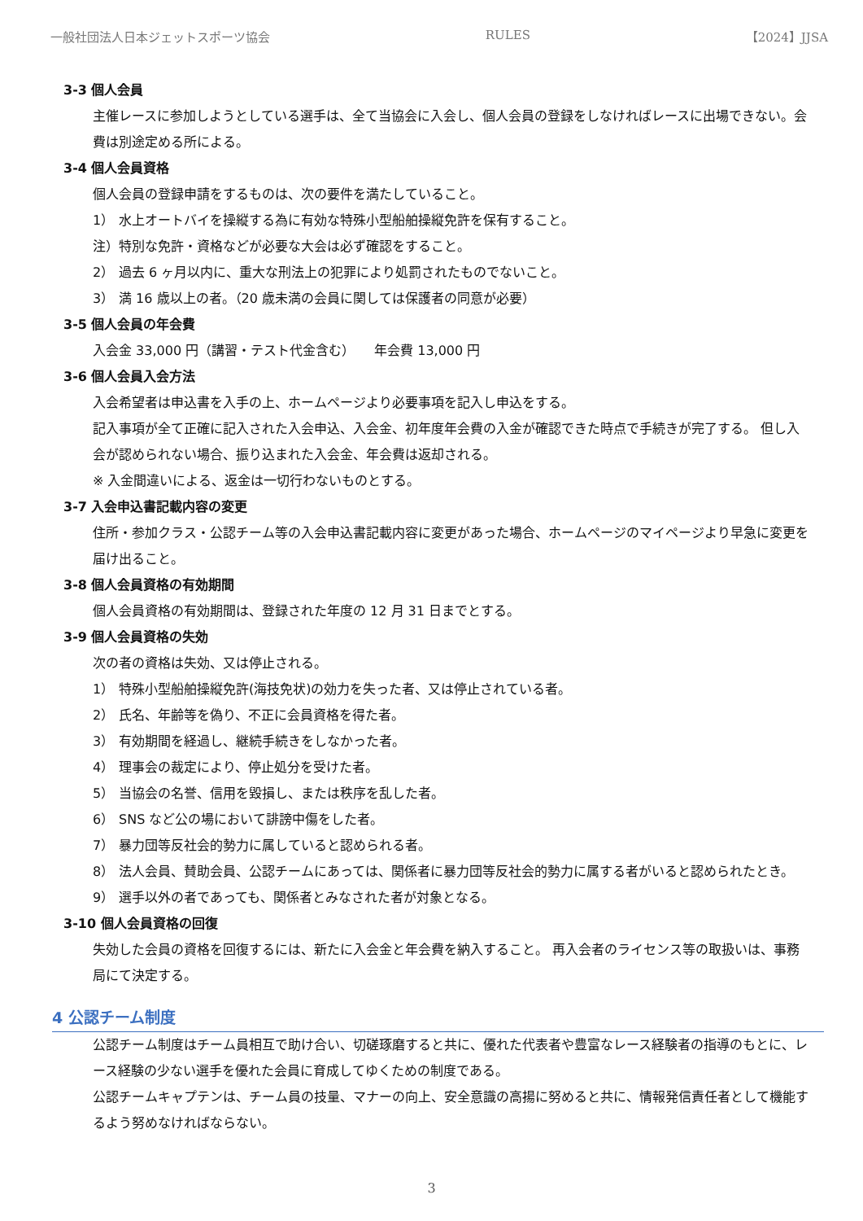一般社団法人日本ジェットスポーツ協会 RULES 【2024】JJSA
3-3 個人会員
主催レースに参加しようとしている選手は、全て当協会に入会し、個人会員の登録をしなければレースに出場できない。会費は別途定める所による。
3-4 個人会員資格
個人会員の登録申請をするものは、次の要件を満たしていること。
1） 水上オートバイを操縦する為に有効な特殊小型船舶操縦免許を保有すること。
注）特別な免許・資格などが必要な大会は必ず確認をすること。
2） 過去 6 ヶ月以内に、重大な刑法上の犯罪により処罰されたものでないこと。
3） 満 16 歳以上の者。（20 歳未満の会員に関しては保護者の同意が必要）
3-5 個人会員の年会費
入会金 33,000 円（講習・テスト代金含む）　　年会費 13,000 円
3-6 個人会員入会方法
入会希望者は申込書を入手の上、ホームページより必要事項を記入し申込をする。
記入事項が全て正確に記入された入会申込、入会金、初年度年会費の入金が確認できた時点で手続きが完了する。 但し入会が認められない場合、振り込まれた入会金、年会費は返却される。
※ 入金間違いによる、返金は一切行わないものとする。
3-7 入会申込書記載内容の変更
住所・参加クラス・公認チーム等の入会申込書記載内容に変更があった場合、ホームページのマイページより早急に変更を届け出ること。
3-8 個人会員資格の有効期間
個人会員資格の有効期間は、登録された年度の 12 月 31 日までとする。
3-9 個人会員資格の失効
次の者の資格は失効、又は停止される。
1） 特殊小型船舶操縦免許(海技免状)の効力を失った者、又は停止されている者。
2） 氏名、年齢等を偽り、不正に会員資格を得た者。
3） 有効期間を経過し、継続手続きをしなかった者。
4） 理事会の裁定により、停止処分を受けた者。
5） 当協会の名誉、信用を毀損し、または秩序を乱した者。
6） SNS など公の場において誹謗中傷をした者。
7） 暴力団等反社会的勢力に属していると認められる者。
8） 法人会員、賛助会員、公認チームにあっては、関係者に暴力団等反社会的勢力に属する者がいると認められたとき。
9） 選手以外の者であっても、関係者とみなされた者が対象となる。
3-10 個人会員資格の回復
失効した会員の資格を回復するには、新たに入会金と年会費を納入すること。 再入会者のライセンス等の取扱いは、事務局にて決定する。
4 公認チーム制度
公認チーム制度はチーム員相互で助け合い、切磋琢磨すると共に、優れた代表者や豊富なレース経験者の指導のもとに、レース経験の少ない選手を優れた会員に育成してゆくための制度である。
公認チームキャプテンは、チーム員の技量、マナーの向上、安全意識の高揚に努めると共に、情報発信責任者として機能するよう努めなければならない。
3